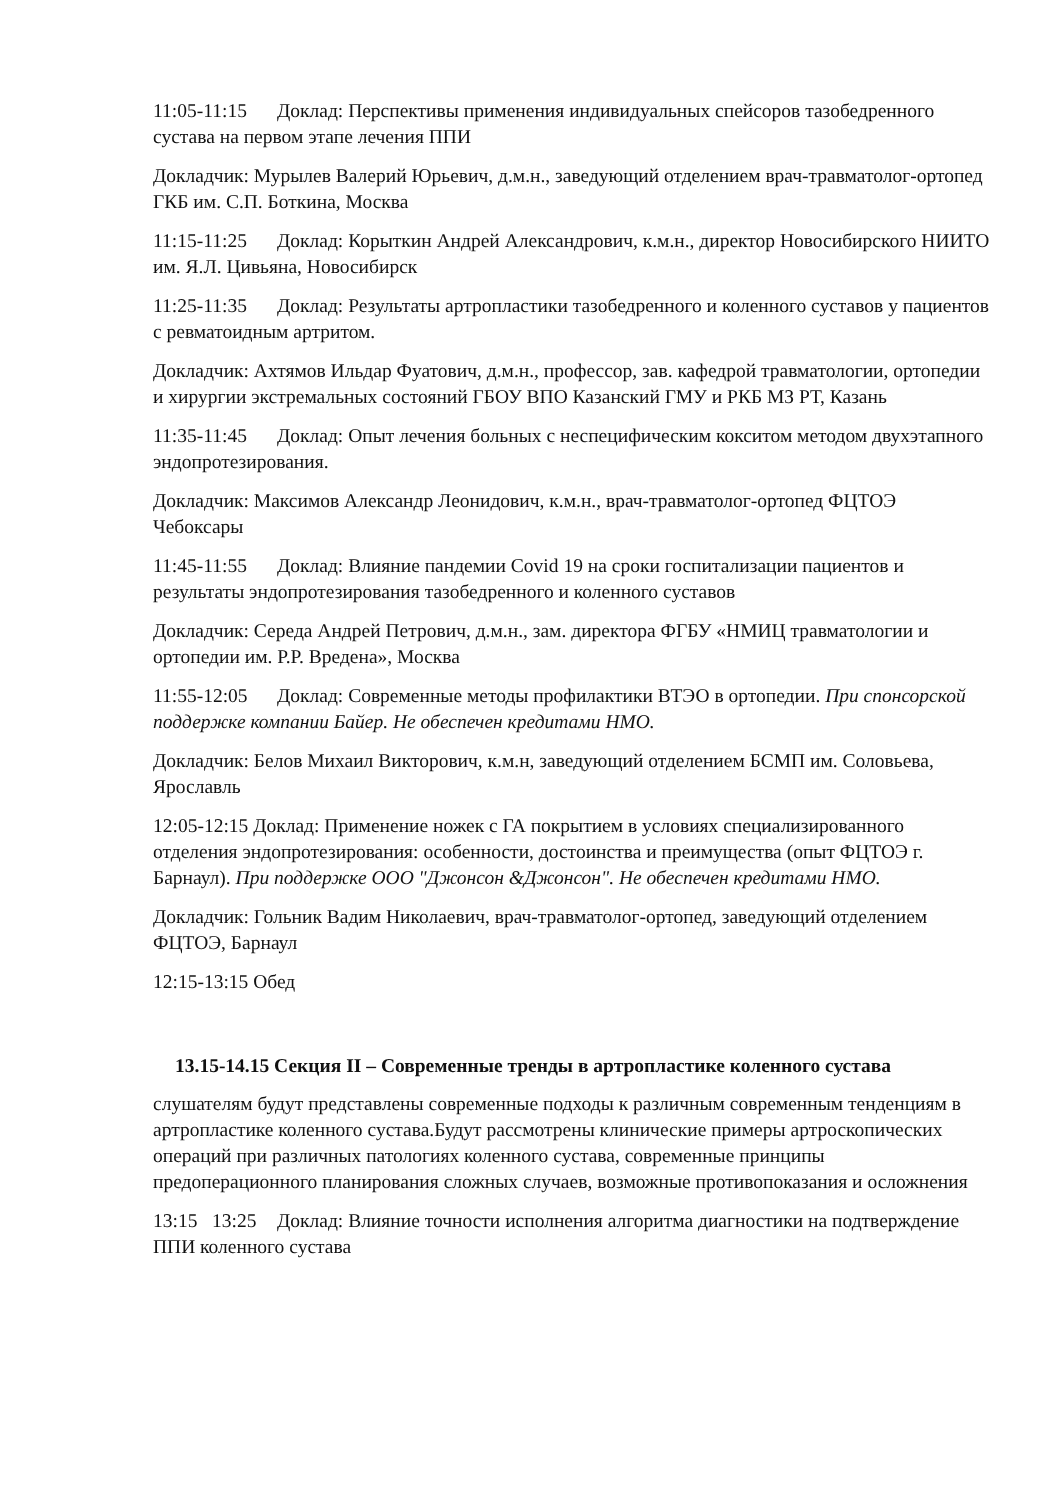11:05-11:15 Доклад: Перспективы применения индивидуальных спейсоров тазобедренного сустава на первом этапе лечения ППИ
Докладчик: Мурылев Валерий Юрьевич, д.м.н., заведующий отделением врач-травматолог-ортопед ГКБ им. С.П. Боткина, Москва
11:15-11:25 Доклад: Корыткин Андрей Александрович, к.м.н., директор Новосибирского НИИТО им. Я.Л. Цивьяна, Новосибирск
11:25-11:35 Доклад: Результаты артропластики тазобедренного и коленного суставов у пациентов с ревматоидным артритом.
Докладчик: Ахтямов Ильдар Фуатович, д.м.н., профессор, зав. кафедрой травматологии, ортопедии и хирургии экстремальных состояний ГБОУ ВПО Казанский ГМУ и РКБ МЗ РТ, Казань
11:35-11:45 Доклад: Опыт лечения больных с неспецифическим кокситом методом двухэтапного эндопротезирования.
Докладчик: Максимов Александр Леонидович, к.м.н., врач-травматолог-ортопед ФЦТОЭ Чебоксары
11:45-11:55 Доклад: Влияние пандемии Covid 19 на сроки госпитализации пациентов и результаты эндопротезирования тазобедренного и коленного суставов
Докладчик: Середа Андрей Петрович, д.м.н., зам. директора ФГБУ «НМИЦ травматологии и ортопедии им. Р.Р. Вредена», Москва
11:55-12:05 Доклад: Современные методы профилактики ВТЭО в ортопедии. При спонсорской поддержке компании Байер. Не обеспечен кредитами НМО.
Докладчик: Белов Михаил Викторович, к.м.н, заведующий отделением БСМП им. Соловьева, Ярославль
12:05-12:15 Доклад: Применение ножек с ГА покрытием в условиях специализированного отделения эндопротезирования: особенности, достоинства и преимущества (опыт ФЦТОЭ г. Барнаул). При поддержке ООО "Джонсон &Джонсон". Не обеспечен кредитами НМО.
Докладчик: Гольник Вадим Николаевич, врач-травматолог-ортопед, заведующий отделением ФЦТОЭ, Барнаул
12:15-13:15 Обед
13.15-14.15 Секция II – Современные тренды в артропластике коленного сустава
слушателям будут представлены современные подходы к различным современным тенденциям в артропластике коленного сустава.Будут рассмотрены клинические примеры артроскопических операций при различных патологиях коленного сустава, современные принципы предоперационного планирования сложных случаев, возможные противопоказания и осложнения
13:15 13:25 Доклад: Влияние точности исполнения алгоритма диагностики на подтверждение ППИ коленного сустава